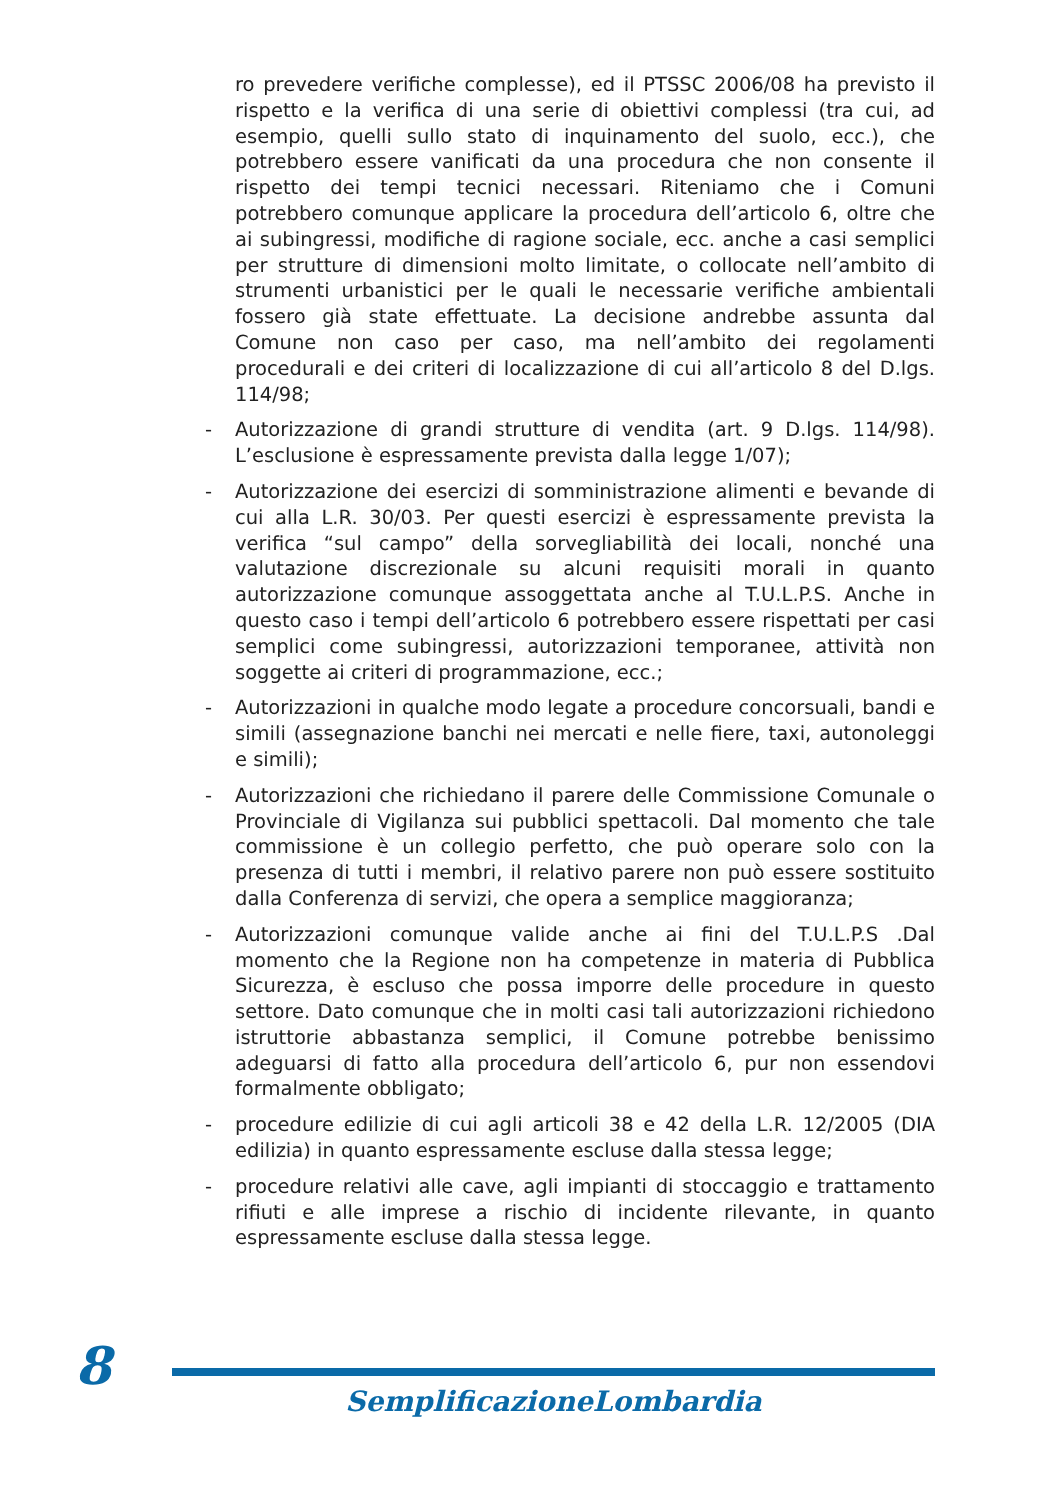ro prevedere verifiche complesse), ed il PTSSC 2006/08 ha previsto il rispetto e la verifica di una serie di obiettivi complessi (tra cui, ad esempio, quelli sullo stato di inquinamento del suolo, ecc.), che potrebbero essere vanificati da una procedura che non consente il rispetto dei tempi tecnici necessari. Riteniamo che i Comuni potrebbero comunque applicare la procedura dell’articolo 6, oltre che ai subingressi, modifiche di ragione sociale, ecc. anche a casi semplici per strutture di dimensioni molto limitate, o collocate nell’ambito di strumenti urbanistici per le quali le necessarie verifiche ambientali fossero già state effettuate. La decisione andrebbe assunta dal Comune non caso per caso, ma nell’ambito dei regolamenti procedurali e dei criteri di localizzazione di cui all’articolo 8 del D.lgs. 114/98;
- Autorizzazione di grandi strutture di vendita (art. 9 D.lgs. 114/98). L’esclusione è espressamente prevista dalla legge 1/07);
- Autorizzazione dei esercizi di somministrazione alimenti e bevande di cui alla L.R. 30/03. Per questi esercizi è espressamente prevista la verifica “sul campo” della sorvegliabilità dei locali, nonché una valutazione discrezionale su alcuni requisiti morali in quanto autorizzazione comunque assoggettata anche al T.U.L.P.S. Anche in questo caso i tempi dell’articolo 6 potrebbero essere rispettati per casi semplici come subingressi, autorizzazioni temporanee, attività non soggette ai criteri di programmazione, ecc.;
- Autorizzazioni in qualche modo legate a procedure concorsuali, bandi e simili (assegnazione banchi nei mercati e nelle fiere, taxi, autonoleggi e simili);
- Autorizzazioni che richiedano il parere delle Commissione Comunale o Provinciale di Vigilanza sui pubblici spettacoli. Dal momento che tale commissione è un collegio perfetto, che può operare solo con la presenza di tutti i membri, il relativo parere non può essere sostituito dalla Conferenza di servizi, che opera a semplice maggioranza;
- Autorizzazioni comunque valide anche ai fini del T.U.L.P.S .Dal momento che la Regione non ha competenze in materia di Pubblica Sicurezza, è escluso che possa imporre delle procedure in questo settore. Dato comunque che in molti casi tali autorizzazioni richiedono istruttorie abbastanza semplici, il Comune potrebbe benissimo adeguarsi di fatto alla procedura dell’articolo 6, pur non essendovi formalmente obbligato;
- procedure edilizie di cui agli articoli 38 e 42 della L.R. 12/2005 (DIA edilizia) in quanto espressamente escluse dalla stessa legge;
- procedure relativi alle cave, agli impianti di stoccaggio e trattamento rifiuti e alle imprese a rischio di incidente rilevante, in quanto espressamente escluse dalla stessa legge.
8
SemplificazioneLombardia